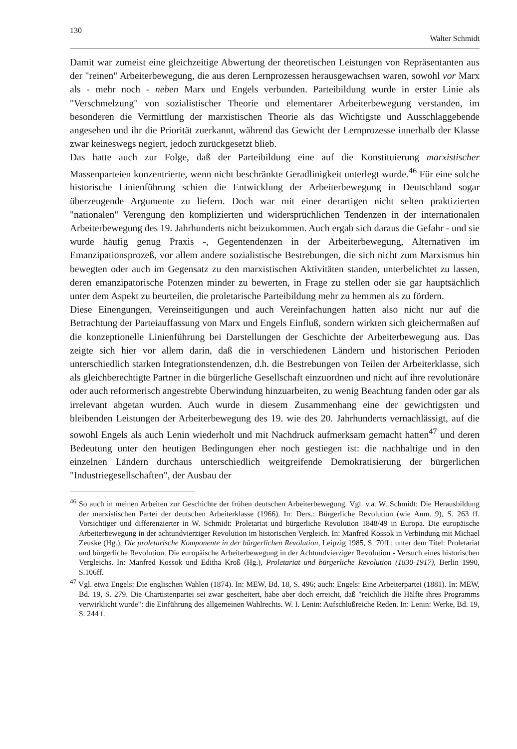130 Walter Schmidt
Damit war zumeist eine gleichzeitige Abwertung der theoretischen Leistungen von Repräsentanten aus der "reinen" Arbeiterbewegung, die aus deren Lernprozessen herausgewachsen waren, sowohl vor Marx als - mehr noch - neben Marx und Engels verbunden. Parteibildung wurde in erster Linie als "Verschmelzung" von sozialistischer Theorie und elementarer Arbeiterbewegung verstanden, im besonderen die Vermittlung der marxistischen Theorie als das Wichtigste und Ausschlaggebende angesehen und ihr die Priorität zuerkannt, während das Gewicht der Lernprozesse innerhalb der Klasse zwar keineswegs negiert, jedoch zurückgesetzt blieb.
Das hatte auch zur Folge, daß der Parteibildung eine auf die Konstituierung marxistischer Massenparteien konzentrierte, wenn nicht beschränkte Geradlinigkeit unterlegt wurde.<sup>46</sup> Für eine solche historische Linienführung schien die Entwicklung der Arbeiterbewegung in Deutschland sogar überzeugende Argumente zu liefern. Doch war mit einer derartigen nicht selten praktizierten "nationalen" Verengung den komplizierten und widersprüchlichen Tendenzen in der internationalen Arbeiterbewegung des 19. Jahrhunderts nicht beizukommen. Auch ergab sich daraus die Gefahr - und sie wurde häufig genug Praxis -, Gegentendenzen in der Arbeiterbewegung, Alternativen im Emanzipationsprozeß, vor allem andere sozialistische Bestrebungen, die sich nicht zum Marxismus hin bewegten oder auch im Gegensatz zu den marxistischen Aktivitäten standen, unterbelichtet zu lassen, deren emanzipatorische Potenzen minder zu bewerten, in Frage zu stellen oder sie gar hauptsächlich unter dem Aspekt zu beurteilen, die proletarische Parteibildung mehr zu hemmen als zu fördern.
Diese Einengungen, Vereinseitigungen und auch Vereinfachungen hatten also nicht nur auf die Betrachtung der Parteiauffassung von Marx und Engels Einfluß, sondern wirkten sich gleichermaßen auf die konzeptionelle Linienführung bei Darstellungen der Geschichte der Arbeiterbewegung aus. Das zeigte sich hier vor allem darin, daß die in verschiedenen Ländern und historischen Perioden unterschiedlich starken Integrationstendenzen, d.h. die Bestrebungen von Teilen der Arbeiterklasse, sich als gleichberechtigte Partner in die bürgerliche Gesellschaft einzuordnen und nicht auf ihre revolutionäre oder auch reformerisch angestrebte Überwindung hinzuarbeiten, zu wenig Beachtung fanden oder gar als irrelevant abgetan wurden. Auch wurde in diesem Zusammenhang eine der gewichtigsten und bleibenden Leistungen der Arbeiterbewegung des 19. wie des 20. Jahrhunderts vernachlässigt, auf die sowohl Engels als auch Lenin wiederholt und mit Nachdruck aufmerksam gemacht hatten<sup>47</sup> und deren Bedeutung unter den heutigen Bedingungen eher noch gestiegen ist: die nachhaltige und in den einzelnen Ländern durchaus unterschiedlich weitgreifende Demokratisierung der bürgerlichen "Industriegesellschaften", der Ausbau der
<sup>46</sup> So auch in meinen Arbeiten zur Geschichte der frühen deutschen Arbeiterbewegung. Vgl. v.a. W. Schmidt: Die Herausbildung der marxistischen Partei der deutschen Arbeiterklasse (1966). In: Ders.: Bürgerliche Revolution (wie Anm. 9), S. 263 ff. Vorsichtiger und differenzierter in W. Schmidt: Proletariat und bürgerliche Revolution 1848/49 in Europa. Die europäische Arbeiterbewegung in der achtundvierziger Revolution im historischen Vergleich. In: Manfred Kossok in Verbindung mit Michael Zeuske (Hg.), Die proletarische Komponente in der bürgerlichen Revolution, Leipzig 1985, S. 70ff.; unter dem Titel: Proletariat und bürgerliche Revolution. Die europäische Arbeiterbewegung in der Achtundvierziger Revolution - Versuch eines historischen Vergleichs. In: Manfred Kossok und Editha Kroß (Hg.), Proletariat und bürgerliche Revolution (1830-1917), Berlin 1990, S.106ff.
<sup>47</sup> Vgl. etwa Engels: Die englischen Wahlen (1874). In: MEW, Bd. 18, S. 496; auch: Engels: Eine Arbeiterpartei (1881). In: MEW, Bd. 19, S. 279. Die Chartistenpartei sei zwar gescheitert, habe aber doch erreicht, daß "reichlich die Hälfte ihres Programms verwirklicht wurde": die Einführung des allgemeinen Wahlrechts. W. I. Lenin: Aufschlußreiche Reden. In: Lenin: Werke, Bd. 19, S. 244 f.